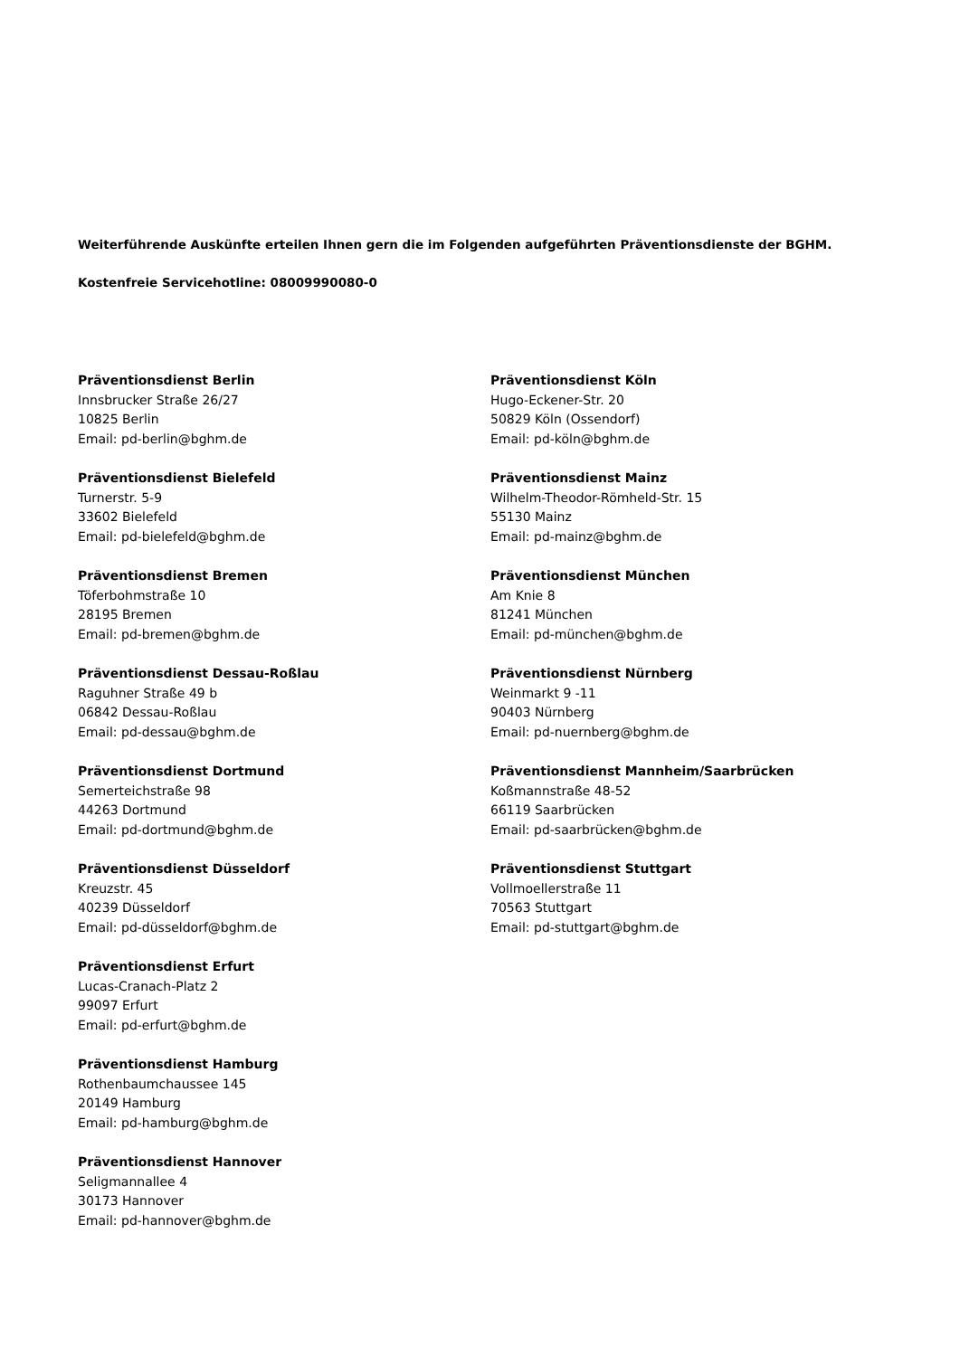Weiterführende Auskünfte erteilen Ihnen gern die im Folgenden aufgeführten Präventionsdienste der BGHM.
Kostenfreie Servicehotline: 08009990080-0
Präventionsdienst Berlin
Innsbrucker Straße 26/27
10825 Berlin
Email: pd-berlin@bghm.de
Präventionsdienst Bielefeld
Turnerstr. 5-9
33602 Bielefeld
Email: pd-bielefeld@bghm.de
Präventionsdienst Bremen
Töferbohmstraße 10
28195 Bremen
Email: pd-bremen@bghm.de
Präventionsdienst Dessau-Roßlau
Raguhner Straße 49 b
06842 Dessau-Roßlau
Email: pd-dessau@bghm.de
Präventionsdienst Dortmund
Semerteichstraße 98
44263 Dortmund
Email: pd-dortmund@bghm.de
Präventionsdienst Düsseldorf
Kreuzstr. 45
40239 Düsseldorf
Email: pd-düsseldorf@bghm.de
Präventionsdienst Erfurt
Lucas-Cranach-Platz 2
99097 Erfurt
Email: pd-erfurt@bghm.de
Präventionsdienst Hamburg
Rothenbaumchaussee 145
20149 Hamburg
Email: pd-hamburg@bghm.de
Präventionsdienst Hannover
Seligmannallee 4
30173 Hannover
Email: pd-hannover@bghm.de
Präventionsdienst Köln
Hugo-Eckener-Str. 20
50829 Köln (Ossendorf)
Email: pd-köln@bghm.de
Präventionsdienst Mainz
Wilhelm-Theodor-Römheld-Str. 15
55130 Mainz
Email: pd-mainz@bghm.de
Präventionsdienst München
Am Knie 8
81241 München
Email: pd-münchen@bghm.de
Präventionsdienst Nürnberg
Weinmarkt 9 -11
90403 Nürnberg
Email: pd-nuernberg@bghm.de
Präventionsdienst Mannheim/Saarbrücken
Koßmannstraße 48-52
66119 Saarbrücken
Email: pd-saarbrücken@bghm.de
Präventionsdienst Stuttgart
Vollmoellerstraße 11
70563 Stuttgart
Email: pd-stuttgart@bghm.de